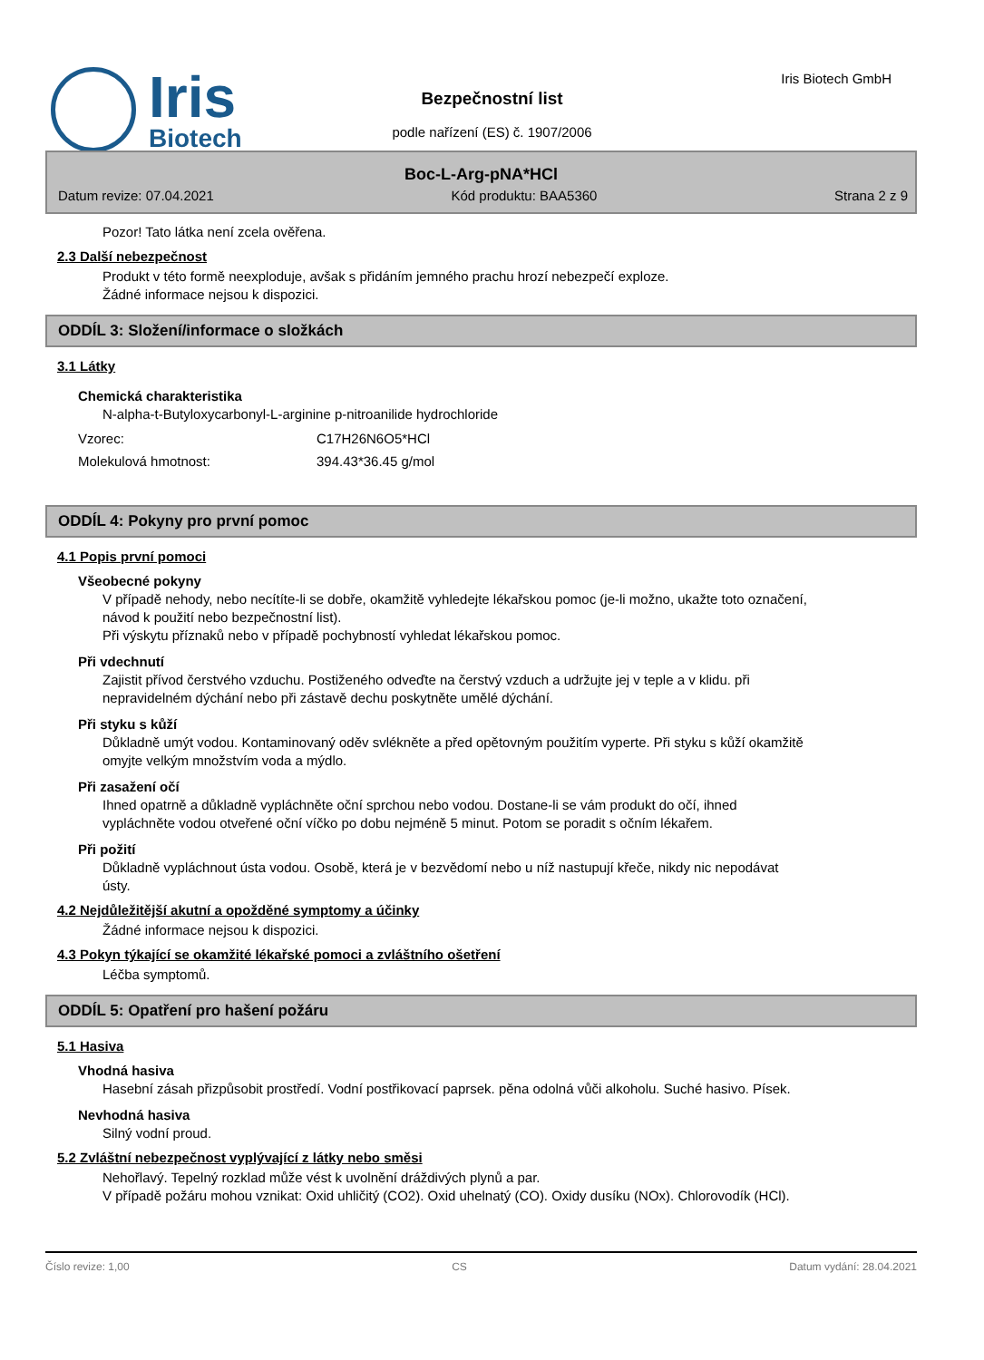Iris
Biotech
Iris Biotech GmbH
Bezpečnostní list
podle nařízení (ES) č. 1907/2006
Boc-L-Arg-pNA*HCl
Datum revize: 07.04.2021 Kód produktu: BAA5360 Strana 2 z 9
Pozor! Tato látka není zcela ověřena.
2.3 Další nebezpečnost
Produkt v této formě neexploduje, avšak s přidáním jemného prachu hrozí nebezpečí exploze.
Žádné informace nejsou k dispozici.
ODDÍL 3: Složení/informace o složkách
3.1 Látky
Chemická charakteristika
N-alpha-t-Butyloxycarbonyl-L-arginine p-nitroanilide hydrochloride
Vzorec: C17H26N6O5*HCl
Molekulová hmotnost: 394.43*36.45 g/mol
ODDÍL 4: Pokyny pro první pomoc
4.1 Popis první pomoci
Všeobecné pokyny
V případě nehody, nebo necítíte-li se dobře, okamžitě vyhledejte lékařskou pomoc (je-li možno, ukažte toto označení, návod k použití nebo bezpečnostní list).
Při výskytu příznaků nebo v případě pochybností vyhledat lékařskou pomoc.
Při vdechnutí
Zajistit přívod čerstvého vzduchu. Postiženého odveďte na čerstvý vzduch a udržujte jej v teple a v klidu. při nepravidelném dýchání nebo při zástavě dechu poskytněte umělé dýchání.
Při styku s kůží
Důkladně umýt vodou. Kontaminovaný oděv svlékněte a před opětovným použitím vyperte. Při styku s kůží okamžitě omyjte velkým množstvím voda a mýdlo.
Při zasažení očí
Ihned opatrně a důkladně vypláchněte oční sprchou nebo vodou. Dostane-li se vám produkt do očí, ihned vypláchněte vodou otveřené oční víčko po dobu nejméně 5 minut. Potom se poradit s očním lékařem.
Při požití
Důkladně vypláchnout ústa vodou. Osobě, která je v bezvědomí nebo u níž nastupují křeče, nikdy nic nepodávat ústy.
4.2 Nejdůležitější akutní a opožděné symptomy a účinky
Žádné informace nejsou k dispozici.
4.3 Pokyn týkající se okamžité lékařské pomoci a zvláštního ošetření
Léčba symptomů.
ODDÍL 5: Opatření pro hašení požáru
5.1 Hasiva
Vhodná hasiva
Hasební zásah přizpůsobit prostředí. Vodní postřikovací paprsek. pěna odolná vůči alkoholu. Suché hasivo. Písek.
Nevhodná hasiva
Silný vodní proud.
5.2 Zvláštní nebezpečnost vyplývající z látky nebo směsi
Nehořlavý. Tepelný rozklad může vést k uvolnění dráždivých plynů a par.
V případě požáru mohou vznikat: Oxid uhličitý (CO2). Oxid uhelnatý (CO). Oxidy dusíku (NOx). Chlorovodík (HCl).
Číslo revize: 1,00 CS Datum vydání: 28.04.2021